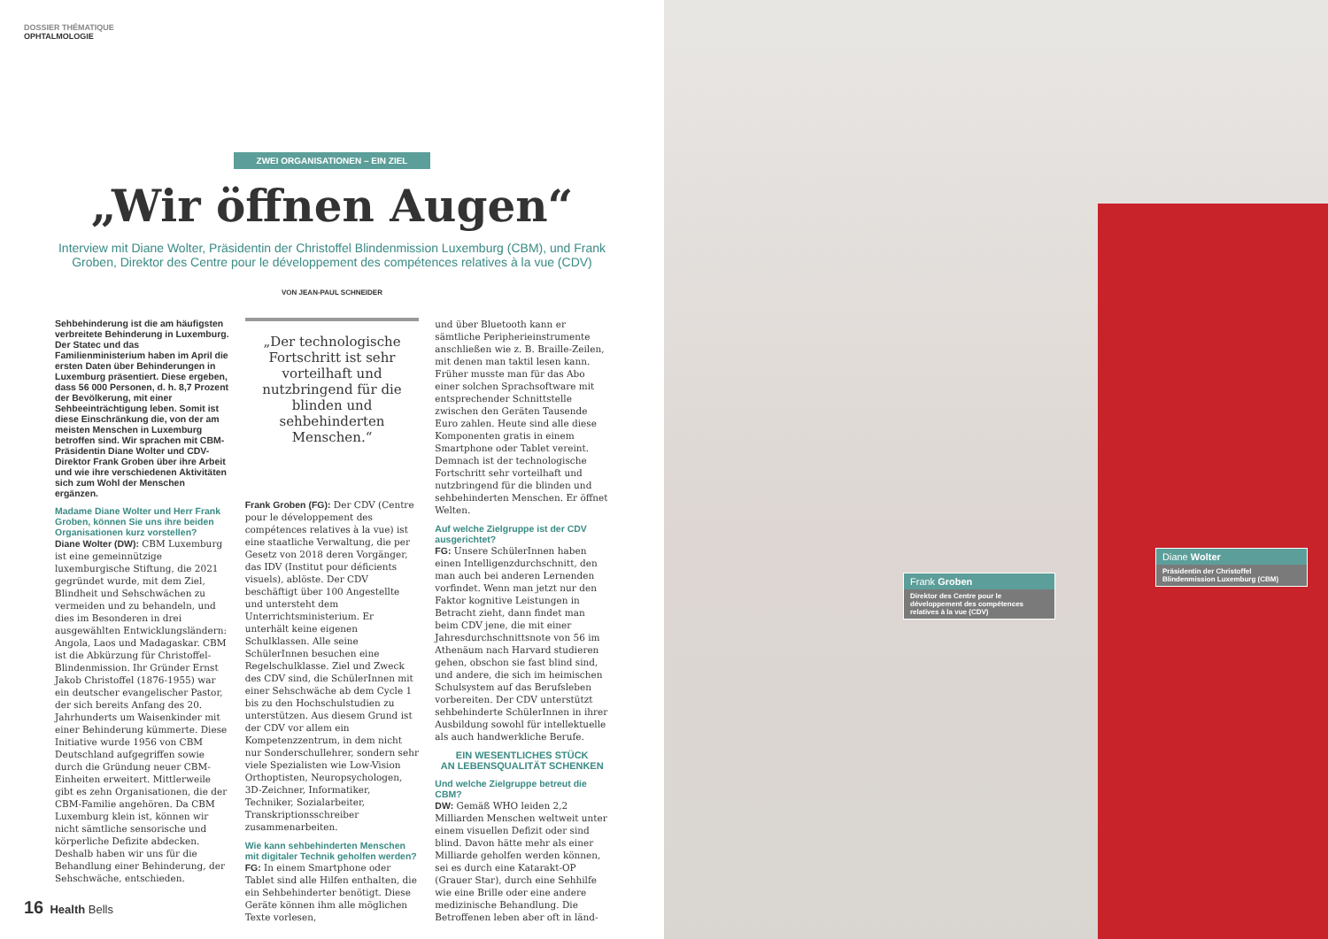DOSSIER THÉMATIQUE
OPHTALMOLOGIE
ZWEI ORGANISATIONEN – EIN ZIEL
„Wir öffnen Augen“
Interview mit Diane Wolter, Präsidentin der Christoffel Blindenmission Luxemburg (CBM), und Frank Groben, Direktor des Centre pour le développement des compétences relatives à la vue (CDV)
VON JEAN-PAUL SCHNEIDER
Sehbehinderung ist die am häufigsten verbreitete Behinderung in Luxemburg. Der Statec und das Familienministerium haben im April die ersten Daten über Behinderungen in Luxemburg präsentiert. Diese ergeben, dass 56 000 Personen, d. h. 8,7 Prozent der Bevölkerung, mit einer Sehbeeinträchtigung leben. Somit ist diese Einschränkung die, von der am meisten Menschen in Luxemburg betroffen sind. Wir sprachen mit CBM-Präsidentin Diane Wolter und CDV-Direktor Frank Groben über ihre Arbeit und wie ihre verschiedenen Aktivitäten sich zum Wohl der Menschen ergänzen.
Madame Diane Wolter und Herr Frank Groben, können Sie uns ihre beiden Organisationen kurz vorstellen?
Diane Wolter (DW): CBM Luxemburg ist eine gemeinnützige luxemburgische Stiftung, die 2021 gegründet wurde, mit dem Ziel, Blindheit und Sehschwächen zu vermeiden und zu behandeln, und dies im Besonderen in drei ausgewählten Entwicklungsländern: Angola, Laos und Madagaskar. CBM ist die Abkürzung für Christoffel-Blindenmission. Ihr Gründer Ernst Jakob Christoffel (1876-1955) war ein deutscher evangelischer Pastor, der sich bereits Anfang des 20. Jahrhunderts um Waisenkinder mit einer Behinderung kümmerte. Diese Initiative wurde 1956 von CBM Deutschland aufgegriffen sowie durch die Gründung neuer CBM-Einheiten erweitert. Mittlerweile gibt es zehn Organisationen, die der CBM-Familie angehören. Da CBM Luxemburg klein ist, können wir nicht sämtliche sensorische und körperliche Defizite abdecken. Deshalb haben wir uns für die Behandlung einer Behinderung, der Sehschwäche, entschieden.
„Der technologische Fortschritt ist sehr vorteilhaft und nutzbringend für die blinden und sehbehinderten Menschen.“
Frank Groben (FG): Der CDV (Centre pour le développement des compétences relatives à la vue) ist eine staatliche Verwaltung, die per Gesetz von 2018 deren Vorgänger, das IDV (Institut pour déficients visuels), ablöste. Der CDV beschäftigt über 100 Angestellte und untersteht dem Unterrichtsministerium. Er unterhält keine eigenen Schulklassen. Alle seine SchülerInnen besuchen eine Regelschulklasse. Ziel und Zweck des CDV sind, die SchülerInnen mit einer Sehschwäche ab dem Cycle 1 bis zu den Hochschulstudien zu unterstützen. Aus diesem Grund ist der CDV vor allem ein Kompetenzzentrum, in dem nicht nur Sonderschullehrer, sondern sehr viele Spezialisten wie Low-Vision Orthoptisten, Neuropsychologen, 3D-Zeichner, Informatiker, Techniker, Sozialarbeiter, Transkriptionsschreiber zusammenarbeiten.
Wie kann sehbehinderten Menschen mit digitaler Technik geholfen werden?
FG: In einem Smartphone oder Tablet sind alle Hilfen enthalten, die ein Sehbehinderter benötigt. Diese Geräte können ihm alle möglichen Texte vorlesen,
und über Bluetooth kann er sämtliche Peripherieinstrumente anschließen wie z. B. Braille-Zeilen, mit denen man taktil lesen kann. Früher musste man für das Abo einer solchen Sprachsoftware mit entsprechender Schnittstelle zwischen den Geräten Tausende Euro zahlen. Heute sind alle diese Komponenten gratis in einem Smartphone oder Tablet vereint. Demnach ist der technologische Fortschritt sehr vorteilhaft und nutzbringend für die blinden und sehbehinderten Menschen. Er öffnet Welten.
Auf welche Zielgruppe ist der CDV ausgerichtet?
FG: Unsere SchülerInnen haben einen Intelligenzdurchschnitt, den man auch bei anderen Lernenden vorfindet. Wenn man jetzt nur den Faktor kognitive Leistungen in Betracht zieht, dann findet man beim CDV jene, die mit einer Jahresdurchschnittsnote von 56 im Athenäum nach Harvard studieren gehen, obschon sie fast blind sind, und andere, die sich im heimischen Schulsystem auf das Berufsleben vorbereiten. Der CDV unterstützt sehbehinderte SchülerInnen in ihrer Ausbildung sowohl für intellektuelle als auch handwerkliche Berufe.
EIN WESENTLICHES STÜCK
AN LEBENSQUALITÄT SCHENKEN
Und welche Zielgruppe betreut die CBM?
DW: Gemäß WHO leiden 2,2 Milliarden Menschen weltweit unter einem visuellen Defizit oder sind blind. Davon hätte mehr als einer Milliarde geholfen werden können, sei es durch eine Katarakt-OP (Grauer Star), durch eine Sehhilfe wie eine Brille oder eine andere medizinische Behandlung. Die Betroffenen leben aber oft in länd-
16 Health Bells
Frank Groben
Direktor des Centre pour le développement des compétences relatives à la vue (CDV)
Diane Wolter
Präsidentin der Christoffel Blindenmission Luxemburg (CBM)